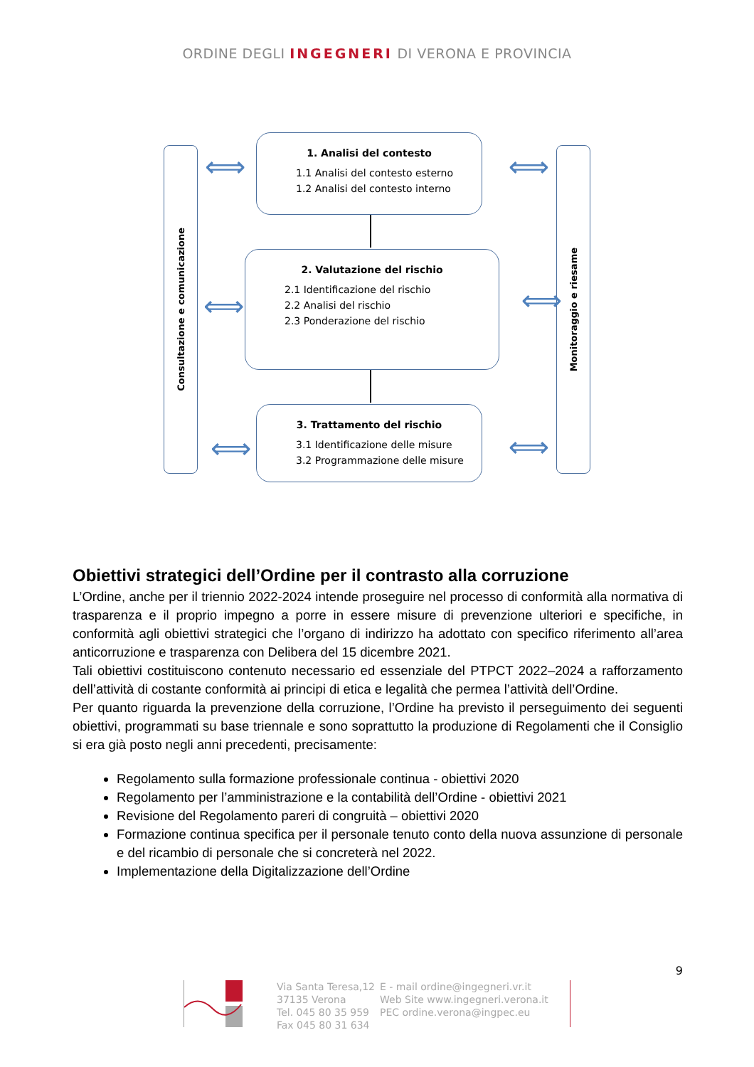ORDINE DEGLI INGEGNERI DI VERONA E PROVINCIA
Consultazione e comunicazione
Monitoraggio e riesame
1. Analisi del contesto
1.1 Analisi del contesto esterno
1.2 Analisi del contesto interno
2. Valutazione del rischio
2.1 Identificazione del rischio
2.2 Analisi del rischio
2.3 Ponderazione del rischio
3. Trattamento del rischio
3.1 Identificazione delle misure
3.2 Programmazione delle misure
⟺ ⟺
⟺ ⟺
⟺ ⟺
Obiettivi strategici dell’Ordine per il contrasto alla corruzione
L’Ordine, anche per il triennio 2022-2024 intende proseguire nel processo di conformità alla normativa di trasparenza e il proprio impegno a porre in essere misure di prevenzione ulteriori e specifiche, in conformità agli obiettivi strategici che l’organo di indirizzo ha adottato con specifico riferimento all’area anticorruzione e trasparenza con Delibera del 15 dicembre 2021.
Tali obiettivi costituiscono contenuto necessario ed essenziale del PTPCT 2022–2024 a rafforzamento dell’attività di costante conformità ai principi di etica e legalità che permea l’attività dell’Ordine.
Per quanto riguarda la prevenzione della corruzione, l’Ordine ha previsto il perseguimento dei seguenti obiettivi, programmati su base triennale e sono soprattutto la produzione di Regolamenti che il Consiglio si era già posto negli anni precedenti, precisamente:
Regolamento sulla formazione professionale continua - obiettivi 2020
Regolamento per l’amministrazione e la contabilità dell’Ordine - obiettivi 2021
Revisione del Regolamento pareri di congruità – obiettivi 2020
Formazione continua specifica per il personale tenuto conto della nuova assunzione di personale e del ricambio di personale che si concreterà nel 2022.
Implementazione della Digitalizzazione dell’Ordine
9
Via Santa Teresa,12
37135 Verona
Tel. 045 80 35 959
Fax 045 80 31 634
E - mail ordine@ingegneri.vr.it
Web Site www.ingegneri.verona.it
PEC ordine.verona@ingpec.eu